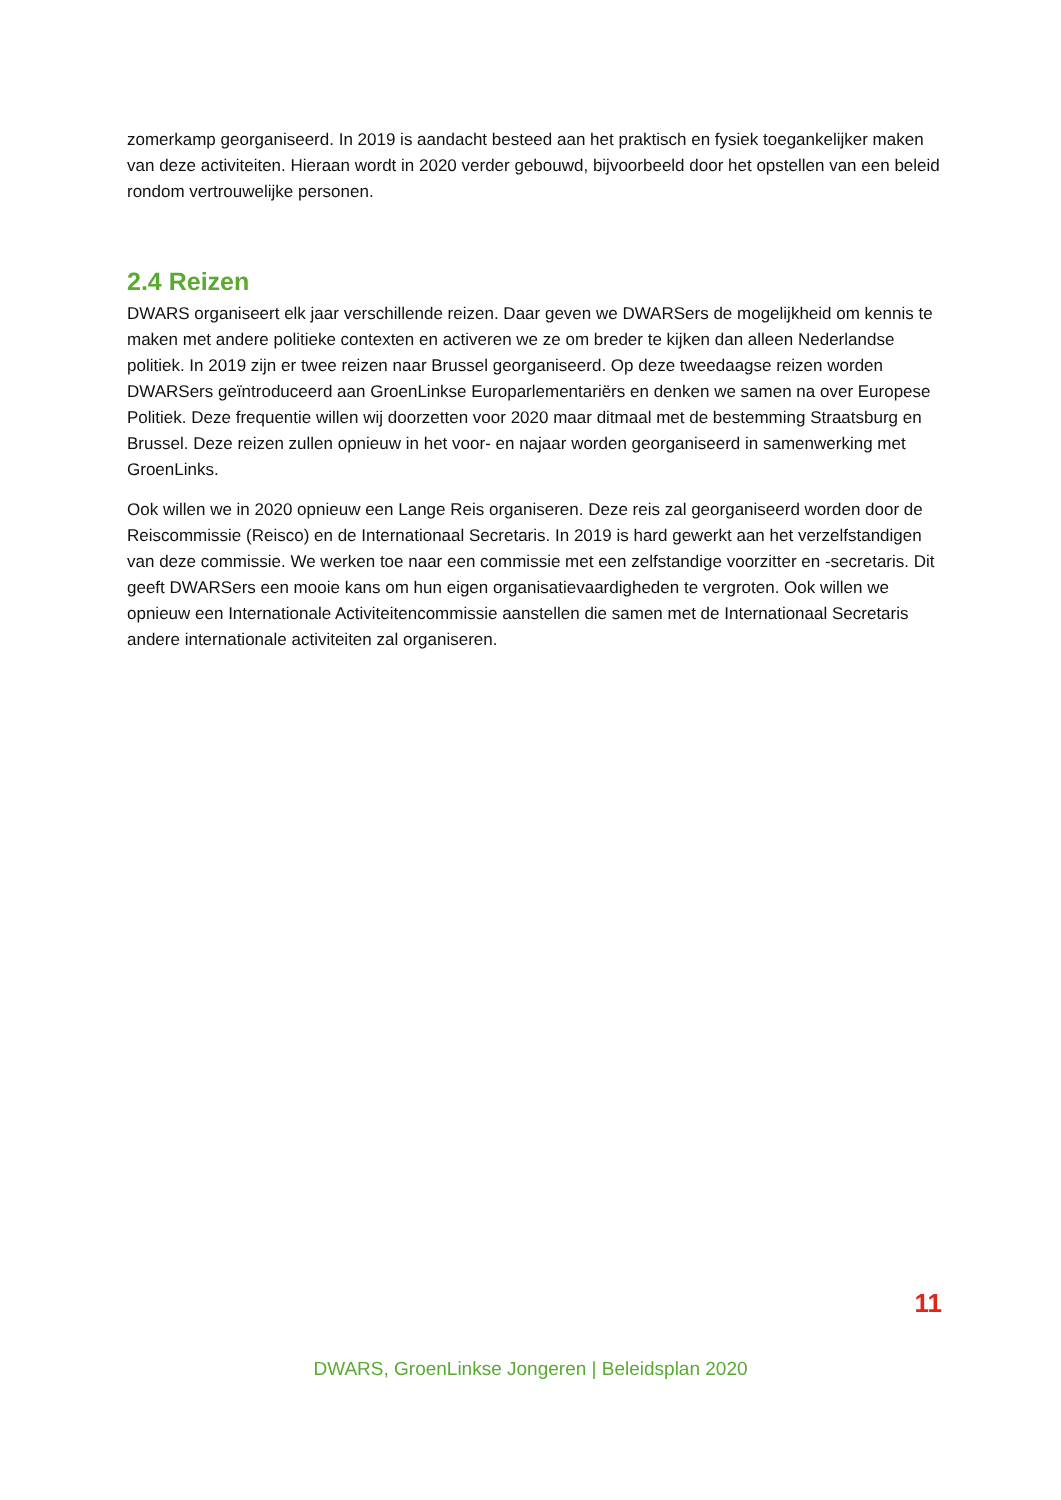zomerkamp georganiseerd. In 2019 is aandacht besteed aan het praktisch en fysiek toegankelijker maken van deze activiteiten. Hieraan wordt in 2020 verder gebouwd, bijvoorbeeld door het opstellen van een beleid rondom vertrouwelijke personen.
2.4 Reizen
DWARS organiseert elk jaar verschillende reizen. Daar geven we DWARSers de mogelijkheid om kennis te maken met andere politieke contexten en activeren we ze om breder te kijken dan alleen Nederlandse politiek. In 2019 zijn er twee reizen naar Brussel georganiseerd. Op deze tweedaagse reizen worden DWARSers geïntroduceerd aan GroenLinkse Europarlementariërs en denken we samen na over Europese Politiek. Deze frequentie willen wij doorzetten voor 2020 maar ditmaal met de bestemming Straatsburg en Brussel. Deze reizen zullen opnieuw in het voor- en najaar worden georganiseerd in samenwerking met GroenLinks.
Ook willen we in 2020 opnieuw een Lange Reis organiseren. Deze reis zal georganiseerd worden door de Reiscommissie (Reisco) en de Internationaal Secretaris. In 2019 is hard gewerkt aan het verzelfstandigen van deze commissie. We werken toe naar een commissie met een zelfstandige voorzitter en -secretaris. Dit geeft DWARSers een mooie kans om hun eigen organisatievaardigheden te vergroten. Ook willen we opnieuw een Internationale Activiteitencommissie aanstellen die samen met de Internationaal Secretaris andere internationale activiteiten zal organiseren.
11
DWARS, GroenLinkse Jongeren | Beleidsplan 2020